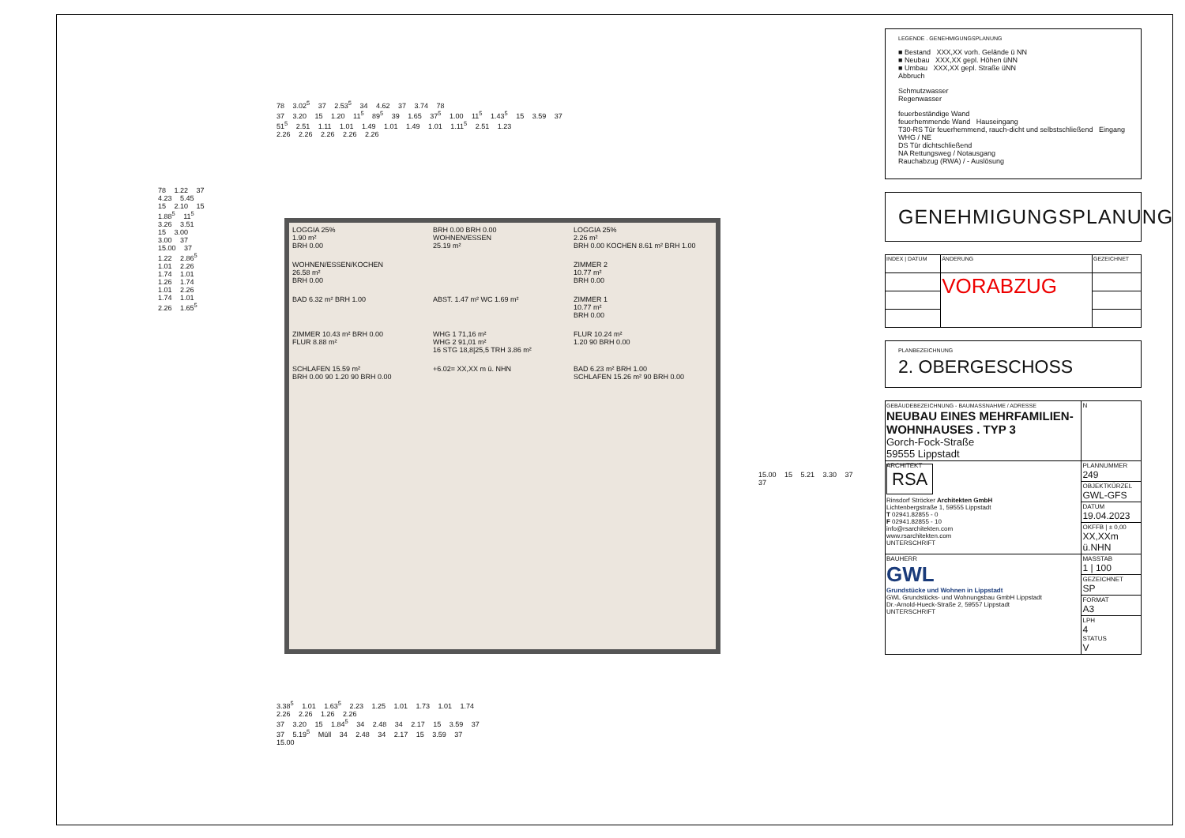78 3.02<sup>5</sup> 37 2.53<sup>5</sup> 34 4.62 37 3.74 78
37 3.20 15 1.20 11<sup>5</sup> 89<sup>5</sup> 39 1.65 37<sup>5</sup> 1.00 11<sup>5</sup> 1.43<sup>5</sup> 15 3.59 37
51<sup>5</sup> 2.51 1.11 1.01 1.49 1.01 1.49 1.01 1.11<sup>5</sup> 2.51 1.23
2.26 2.26 2.26 2.26 2.26
78 1.22 37 4.23 5.45 15 2.10 15 1.88<sup>5</sup> 11<sup>5</sup> 3.26 3.51 15 3.00 3.00 37 15.00 37 1.22 2.86<sup>5</sup> 1.01 2.26 1.74 1.01 1.26 1.74 1.01 2.26 1.74 1.01 2.26 1.65<sup>5</sup>
LOGGIA 25%
1.90 m²
BRH 0.00
BRH 0.00 BRH 0.00
WOHNEN/ESSEN
25.19 m²
LOGGIA 25%
2.26 m²
BRH 0.00 KOCHEN 8.61 m² BRH 1.00
WOHNEN/ESSEN/KOCHEN
26.58 m²
BRH 0.00
ZIMMER 2
10.77 m²
BRH 0.00
BAD 6.32 m² BRH 1.00
ABST. 1.47 m² WC 1.69 m²
ZIMMER 1
10.77 m²
BRH 0.00
ZIMMER 10.43 m² BRH 0.00
FLUR 8.88 m²
WHG 1 71,16 m²
WHG 2 91,01 m²
16 STG 18,8|25,5 TRH 3.86 m²
FLUR 10.24 m²
1.20 90 BRH 0.00
SCHLAFEN 15.59 m²
BRH 0.00 90 1.20 90 BRH 0.00
+6.02= XX,XX m ü. NHN
BAD 6.23 m² BRH 1.00
SCHLAFEN 15.26 m² 90 BRH 0.00
3.38<sup>5</sup> 1.01 1.63<sup>5</sup> 2.23 1.25 1.01 1.73 1.01 1.74
2.26 2.26 1.26 2.26
37 3.20 15 1.84<sup>5</sup> 34 2.48 34 2.17 15 3.59 37
37 5.19<sup>5</sup> Müll 34 2.48 34 2.17 15 3.59 37
15.00
15.00 15 5.21 3.30 37 37
LEGENDE . GENEHMIGUNGSPLANUNG
■ Bestand XXX,XX vorh. Gelände ü NN
■ Neubau XXX,XX gepl. Höhen üNN
■ Umbau XXX,XX gepl. Straße üNN
Abbruch
Schmutzwasser
Regenwasser
feuerbeständige Wand
feuerhemmende Wand Hauseingang
T30-RS Tür feuerhemmend, rauch-dicht und selbstschließend Eingang WHG / NE
DS Tür dichtschließend
NA Rettungsweg / Notausgang
Rauchabzug (RWA) / - Auslösung
GENEHMIGUNGSPLANUNG
| INDEX / DATUM | ÄNDERUNG | GEZEICHNET |
| --- | --- | --- |
| | VORABZUG | |
PLANBEZEICHNUNG
2. OBERGESCHOSS
| GEBÄUDEBEZEICHNUNG - BAUMASSNAHME / ADRESSE NEUBAU EINES MEHRFAMILIEN-WOHNHAUSES . TYP 3 Gorch-Fock-Straße 59555 Lippstadt | N |
| ARCHITEKT RSA Rinsdorf Ströcker Architekten GmbH Lichtenbergstraße 1, 59555 Lippstadt T 02941.82855 - 0 F 02941.82855 - 10 info@rsarchitekten.com www.rsarchitekten.com UNTERSCHRIFT | PLANNUMMER 249 |
| | OBJEKTKÜRZEL GWL-GFS |
| | DATUM 19.04.2023 |
| | OKFFB / ± 0,00 XX,XXm ü.NHN |
| BAUHERR GWL Grundstücke und Wohnen in Lippstadt GWL Grundstücks- und Wohnungsbau GmbH Lippstadt Dr.-Arnold-Hueck-Straße 2, 59557 Lippstadt UNTERSCHRIFT | MASSTAB 1 / 100 |
| | GEZEICHNET SP |
| | FORMAT A3 |
| | LPH 4 STATUS V |